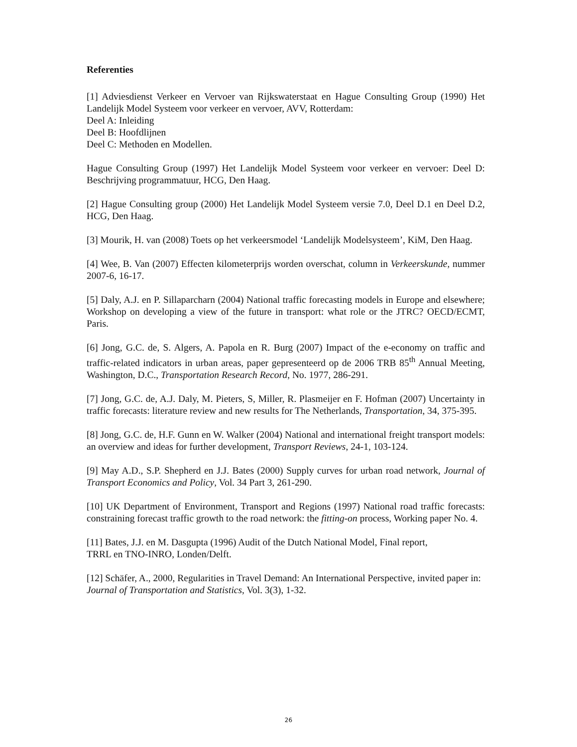Referenties
[1] Adviesdienst Verkeer en Vervoer van Rijkswaterstaat en Hague Consulting Group (1990) Het Landelijk Model Systeem voor verkeer en vervoer, AVV, Rotterdam:
Deel A: Inleiding
Deel B: Hoofdlijnen
Deel C: Methoden en Modellen.
Hague Consulting Group (1997) Het Landelijk Model Systeem voor verkeer en vervoer: Deel D: Beschrijving programmatuur, HCG, Den Haag.
[2] Hague Consulting group (2000) Het Landelijk Model Systeem versie 7.0, Deel D.1 en Deel D.2, HCG, Den Haag.
[3] Mourik, H. van (2008) Toets op het verkeersmodel ‘Landelijk Modelsysteem’, KiM, Den Haag.
[4] Wee, B. Van (2007) Effecten kilometerprijs worden overschat, column in Verkeerskunde, nummer 2007-6, 16-17.
[5] Daly, A.J. en P. Sillaparcharn (2004) National traffic forecasting models in Europe and elsewhere; Workshop on developing a view of the future in transport: what role or the JTRC? OECD/ECMT, Paris.
[6] Jong, G.C. de, S. Algers, A. Papola en R. Burg (2007) Impact of the e-economy on traffic and traffic-related indicators in urban areas, paper gepresenteerd op de 2006 TRB 85<sup>th</sup> Annual Meeting, Washington, D.C., Transportation Research Record, No. 1977, 286-291.
[7] Jong, G.C. de, A.J. Daly, M. Pieters, S, Miller, R. Plasmeijer en F. Hofman (2007) Uncertainty in traffic forecasts: literature review and new results for The Netherlands, Transportation, 34, 375-395.
[8] Jong, G.C. de, H.F. Gunn en W. Walker (2004) National and international freight transport models: an overview and ideas for further development, Transport Reviews, 24-1, 103-124.
[9] May A.D., S.P. Shepherd en J.J. Bates (2000) Supply curves for urban road network, Journal of Transport Economics and Policy, Vol. 34 Part 3, 261-290.
[10] UK Department of Environment, Transport and Regions (1997) National road traffic forecasts: constraining forecast traffic growth to the road network: the fitting-on process, Working paper No. 4.
[11] Bates, J.J. en M. Dasgupta (1996) Audit of the Dutch National Model, Final report,
TRRL en TNO-INRO, Londen/Delft.
[12] Schäfer, A., 2000, Regularities in Travel Demand: An International Perspective, invited paper in: Journal of Transportation and Statistics, Vol. 3(3), 1-32.
26